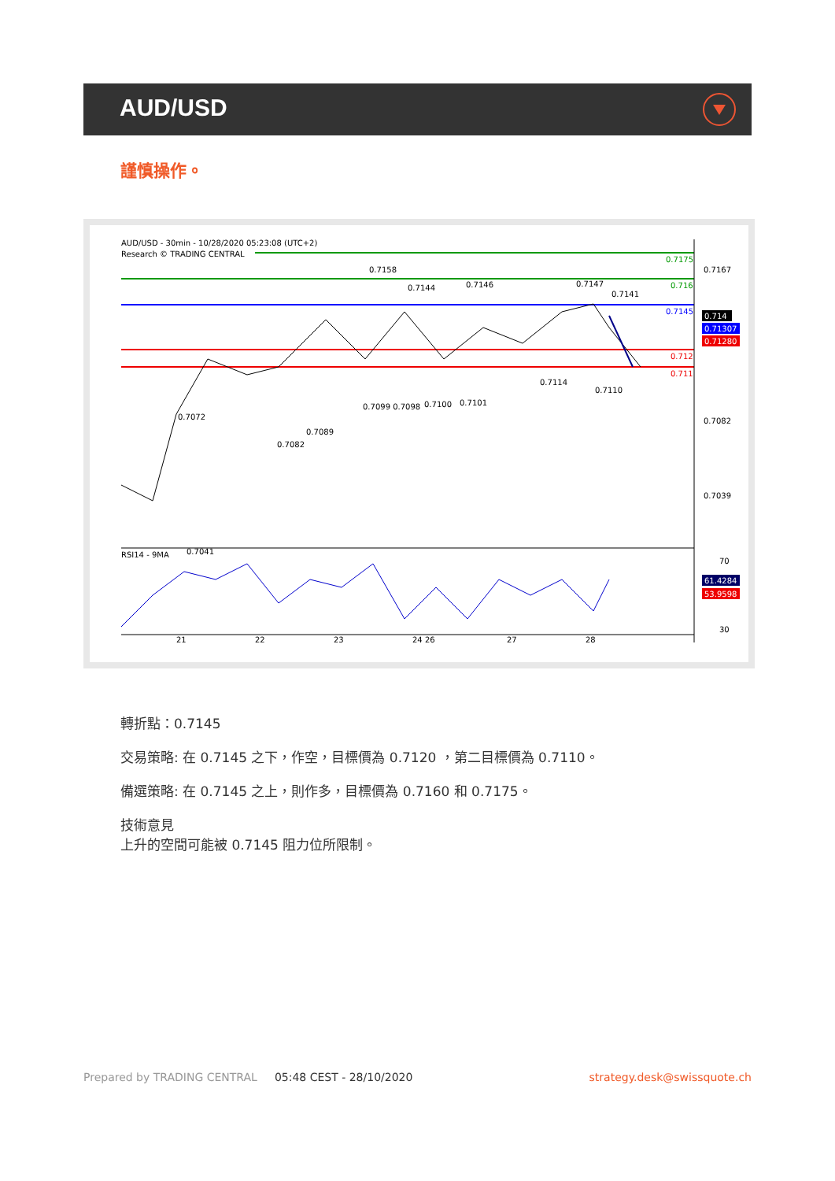AUD/USD
謹慎操作。
AUD/USD - 30min - 10/28/2020 05:23:08 (UTC+2)
Research © TRADING CENTRAL
RSI14 - 9MA
0.7167
0.7082
0.7039
70
30
21
22
23
24 26
27
28
0.7158
0.7144
0.7146
0.7147
0.7141
0.7110
0.7114
0.7101
0.7100
0.7099 0.7098
0.7082
0.7089
0.7041
0.7072
0.7175
0.716
0.7145
0.712
0.711
0.714
0.71307
0.71280
61.4284
53.9598
轉折點：0.7145
交易策略: 在 0.7145 之下，作空，目標價為 0.7120 ，第二目標價為 0.7110。
備選策略: 在 0.7145 之上，則作多，目標價為 0.7160 和 0.7175。
技術意見
上升的空間可能被 0.7145 阻力位所限制。
Prepared by TRADING CENTRAL 05:48 CEST - 28/10/2020 strategy.desk@swissquote.ch